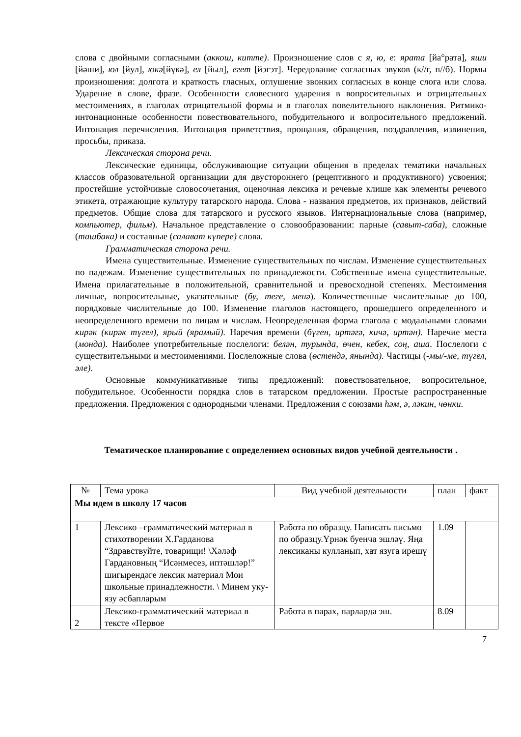слова с двойными согласными (аккош, китте). Произношение слов с я, ю, е: ярата [йа°рата], яши [йәши], юл [йул], юкә[йүкә], ел [йыл], егет [йэгэт]. Чередование согласных звуков (к//г, п//б). Нормы произношения: долгота и краткость гласных, оглушение звонких согласных в конце слога или слова. Ударение в слове, фразе. Особенности словесного ударения в вопросительных и отрицательных местоимениях, в глаголах отрицательной формы и в глаголах повелительного наклонения. Ритмико-интонационные особенности повествовательного, побудительного и вопросительного предложений. Интонация перечисления. Интонация приветствия, прощания, обращения, поздравления, извинения, просьбы, приказа.
Лексическая сторона речи.
Лексические единицы, обслуживающие ситуации общения в пределах тематики начальных классов образовательной организации для двустороннего (рецептивного и продуктивного) усвоения; простейшие устойчивые словосочетания, оценочная лексика и речевые клише как элементы речевого этикета, отражающие культуру татарского народа. Слова - названия предметов, их признаков, действий предметов. Общие слова для татарского и русского языков. Интернациональные слова (например, компьютер, фильм). Начальное представление о словообразовании: парные (савыт-саба), сложные (ташбака) и составные (салават күпере) слова.
Грамматическая сторона речи.
Имена существительные. Изменение существительных по числам. Изменение существительных по падежам. Изменение существительных по принадлежости. Собственные имена существительные. Имена прилагательные в положительной, сравнительной и превосходной степенях. Местоимения личные, вопросительные, указательные (бу, теге, менә). Количественные числительные до 100, порядковые числительные до 100. Изменение глаголов настоящего, прошедшего определенного и неопределенного времени по лицам и числам. Неопределенная форма глагола с модальными словами кирәк (кирәк түгел), ярый (ярамый). Наречия времени (бүген, иртәгә, кичә, иртән). Наречие места (монда). Наиболее употребительные послелоги: белән, турында, өчен, кебек, соң, аша. Послелоги с существительными и местоимениями. Послеложные слова (өстендә, янында). Частицы (-мы/-ме, түгел, әле).
Основные коммуникативные типы предложений: повествовательное, вопросительное, побудительное. Особенности порядка слов в татарском предложении. Простые распространенные предложения. Предложения с однородными членами. Предложения с союзами һәм, ә, ләкин, чөнки.
Тематическое планирование с определением основных видов учебной деятельности .
| № | Тема урока | Вид учебной деятельности | план | факт |
| Мы идем в школу 17 часов | | | | |
| 1 | Лексико –грамматический материал в стихотворении Х.Гарданова “Здравствуйте, товарищи! \Хәләф Гардановның “Исәнмесез, иптәшләр!” шигырендәге лексик материал Мои школьные принадлежности. \ Минем уку-язу әсбапларым | Работа по образцу. Написать письмо по образцу.Үрнәк буенча эшләү. Яңа лексиканы кулланып, хат язуга ирешү | 1.09 | |
| 2 | Лексико-грамматический материал в тексте «Первое | Работа в парах, парларда эш. | 8.09 | |
7